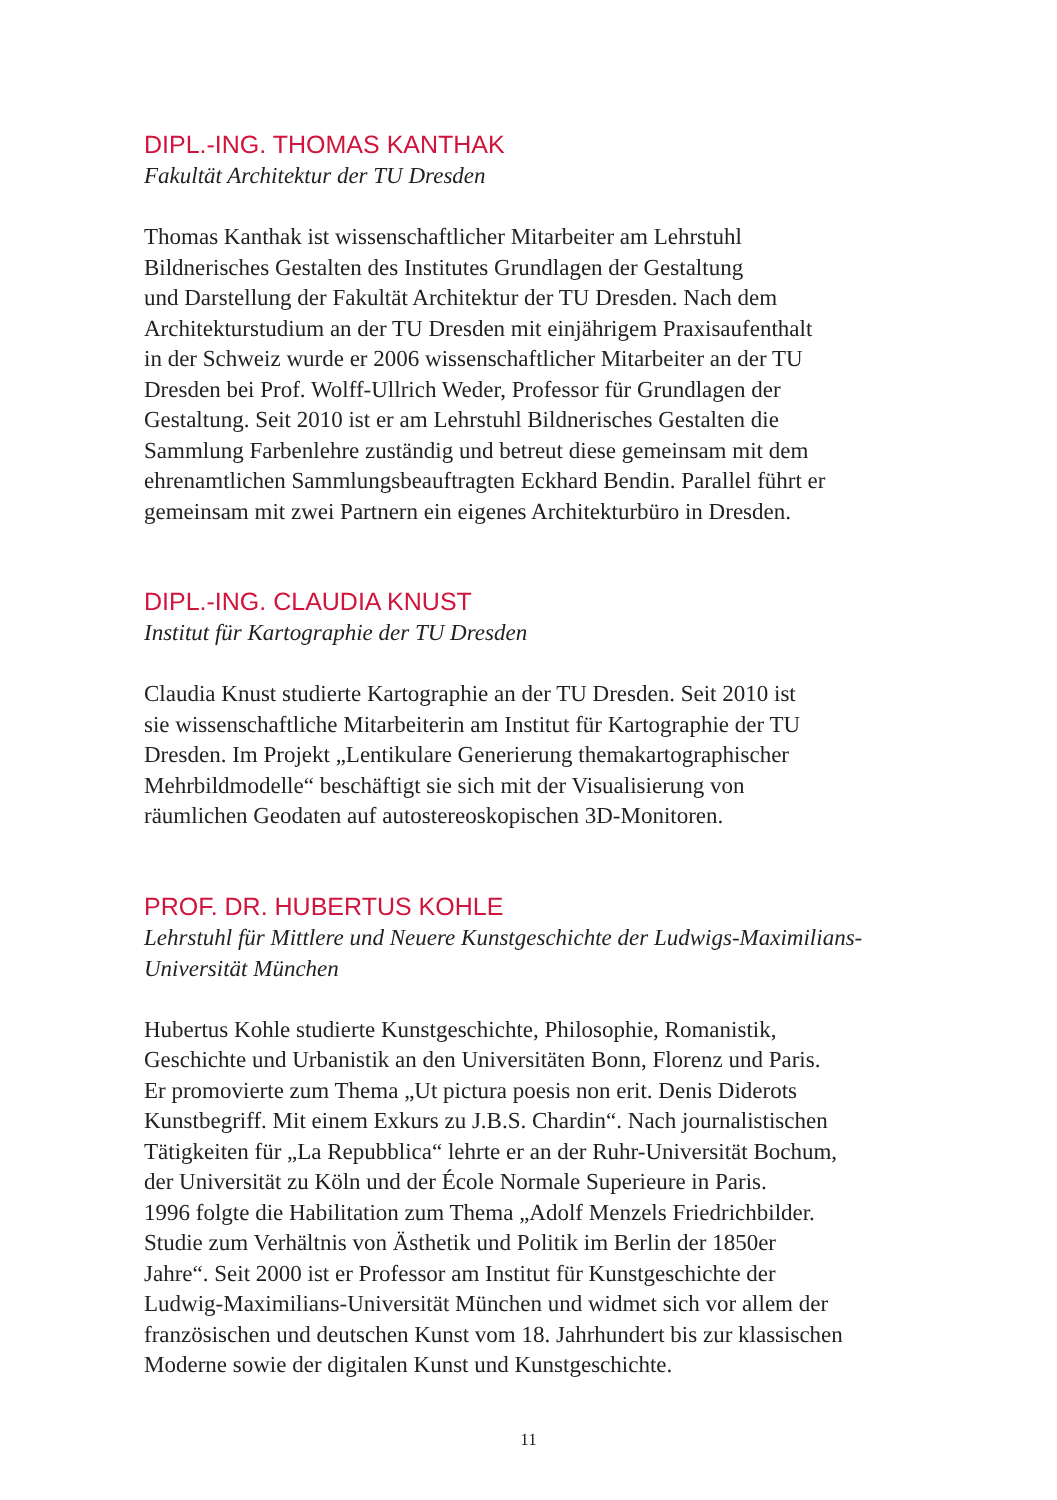DIPL.-ING. THOMAS KANTHAK
Fakultät Architektur der TU Dresden
Thomas Kanthak ist wissenschaftlicher Mitarbeiter am Lehrstuhl
Bildnerisches Gestalten des Institutes Grundlagen der Gestaltung
und Darstellung der Fakultät Architektur der TU Dresden. Nach dem
Architekturstudium an der TU Dresden mit einjährigem Praxisaufenthalt
in der Schweiz wurde er 2006 wissenschaftlicher Mitarbeiter an der TU
Dresden bei Prof. Wolff-Ullrich Weder, Professor für Grundlagen der
Gestaltung. Seit 2010 ist er am Lehrstuhl Bildnerisches Gestalten die
Sammlung Farbenlehre zuständig und betreut diese gemeinsam mit dem
ehrenamtlichen Sammlungsbeauftragten Eckhard Bendin. Parallel führt er
gemeinsam mit zwei Partnern ein eigenes Architekturbüro in Dresden.
DIPL.-ING. CLAUDIA KNUST
Institut für Kartographie der TU Dresden
Claudia Knust studierte Kartographie an der TU Dresden. Seit 2010 ist
sie wissenschaftliche Mitarbeiterin am Institut für Kartographie der TU
Dresden. Im Projekt „Lentikulare Generierung themakartographischer
Mehrbildmodelle“ beschäftigt sie sich mit der Visualisierung von
räumlichen Geodaten auf autostereoskopischen 3D-Monitoren.
PROF. DR. HUBERTUS KOHLE
Lehrstuhl für Mittlere und Neuere Kunstgeschichte der Ludwigs-Maximilians-
Universität München
Hubertus Kohle studierte Kunstgeschichte, Philosophie, Romanistik,
Geschichte und Urbanistik an den Universitäten Bonn, Florenz und Paris.
Er promovierte zum Thema „Ut pictura poesis non erit. Denis Diderots
Kunstbegriff. Mit einem Exkurs zu J.B.S. Chardin“. Nach journalistischen
Tätigkeiten für „La Repubblica“ lehrte er an der Ruhr-Universität Bochum,
der Universität zu Köln und der École Normale Superieure in Paris.
1996 folgte die Habilitation zum Thema „Adolf Menzels Friedrichbilder.
Studie zum Verhältnis von Ästhetik und Politik im Berlin der 1850er
Jahre“. Seit 2000 ist er Professor am Institut für Kunstgeschichte der
Ludwig-Maximilians-Universität München und widmet sich vor allem der
französischen und deutschen Kunst vom 18. Jahrhundert bis zur klassischen
Moderne sowie der digitalen Kunst und Kunstgeschichte.
11